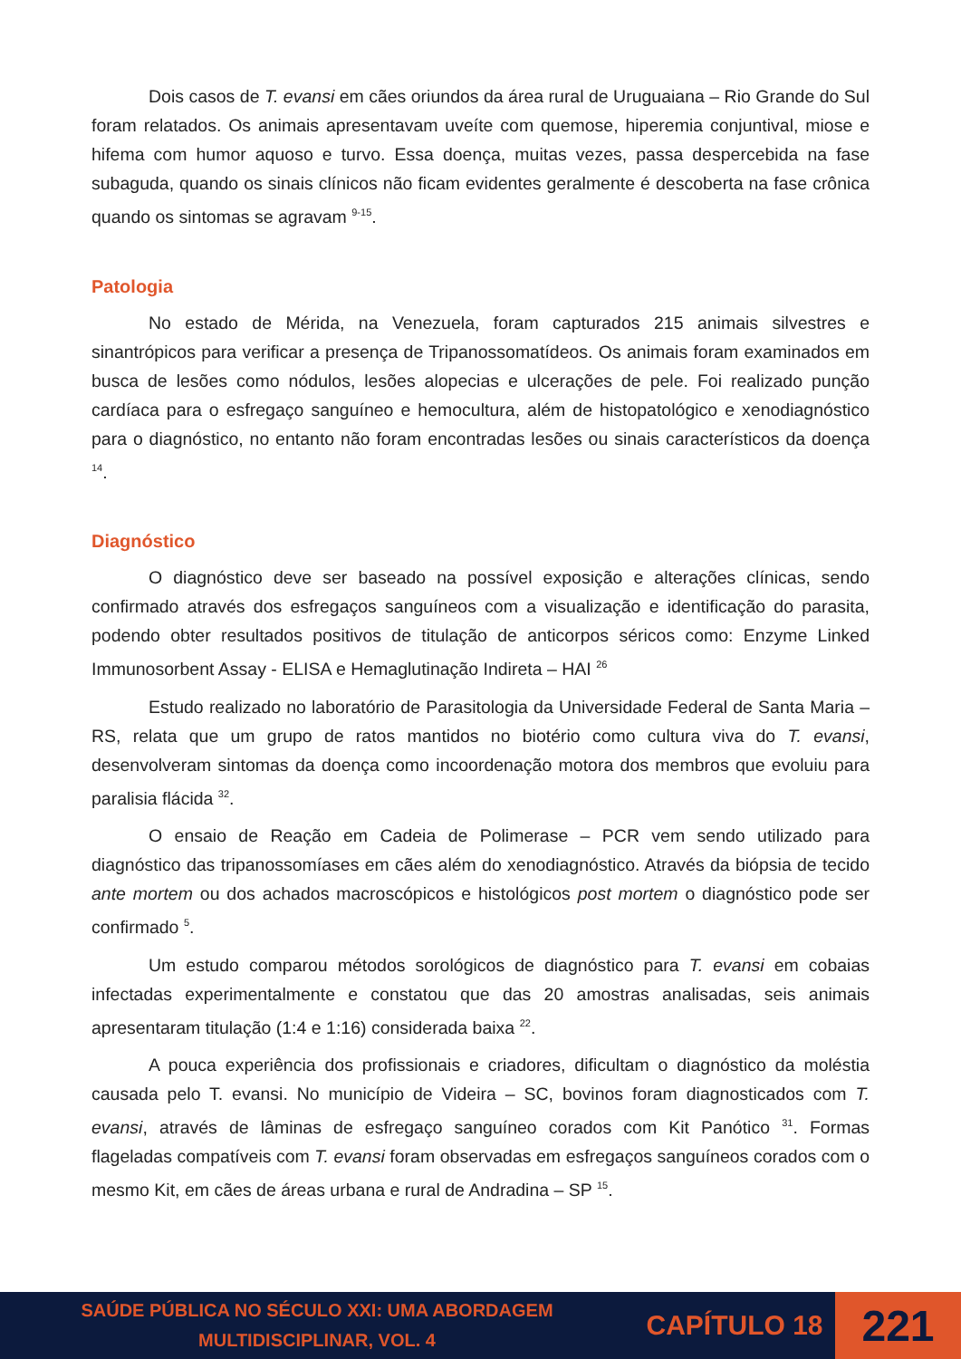Dois casos de T. evansi em cães oriundos da área rural de Uruguaiana – Rio Grande do Sul foram relatados. Os animais apresentavam uveíte com quemose, hiperemia conjuntival, miose e hifema com humor aquoso e turvo. Essa doença, muitas vezes, passa despercebida na fase subaguda, quando os sinais clínicos não ficam evidentes geralmente é descoberta na fase crônica quando os sintomas se agravam <sup>9-15</sup>.
Patologia
No estado de Mérida, na Venezuela, foram capturados 215 animais silvestres e sinantrópicos para verificar a presença de Tripanossomatídeos. Os animais foram examinados em busca de lesões como nódulos, lesões alopecias e ulcerações de pele. Foi realizado punção cardíaca para o esfregaço sanguíneo e hemocultura, além de histopatológico e xenodiagnóstico para o diagnóstico, no entanto não foram encontradas lesões ou sinais característicos da doença <sup>14</sup>.
Diagnóstico
O diagnóstico deve ser baseado na possível exposição e alterações clínicas, sendo confirmado através dos esfregaços sanguíneos com a visualização e identificação do parasita, podendo obter resultados positivos de titulação de anticorpos séricos como: Enzyme Linked Immunosorbent Assay - ELISA e Hemaglutinação Indireta – HAI <sup>26</sup>
Estudo realizado no laboratório de Parasitologia da Universidade Federal de Santa Maria – RS, relata que um grupo de ratos mantidos no biotério como cultura viva do T. evansi, desenvolveram sintomas da doença como incoordenação motora dos membros que evoluiu para paralisia flácida <sup>32</sup>.
O ensaio de Reação em Cadeia de Polimerase – PCR vem sendo utilizado para diagnóstico das tripanossomíases em cães além do xenodiagnóstico. Através da biópsia de tecido ante mortem ou dos achados macroscópicos e histológicos post mortem o diagnóstico pode ser confirmado <sup>5</sup>.
Um estudo comparou métodos sorológicos de diagnóstico para T. evansi em cobaias infectadas experimentalmente e constatou que das 20 amostras analisadas, seis animais apresentaram titulação (1:4 e 1:16) considerada baixa <sup>22</sup>.
A pouca experiência dos profissionais e criadores, dificultam o diagnóstico da moléstia causada pelo T. evansi. No município de Videira – SC, bovinos foram diagnosticados com T. evansi, através de lâminas de esfregaço sanguíneo corados com Kit Panótico <sup>31</sup>. Formas flageladas compatíveis com T. evansi foram observadas em esfregaços sanguíneos corados com o mesmo Kit, em cães de áreas urbana e rural de Andradina – SP <sup>15</sup>.
SAÚDE PÚBLICA NO SÉCULO XXI: UMA ABORDAGEM
MULTIDISCIPLINAR, VOL. 4
CAPÍTULO 18
221